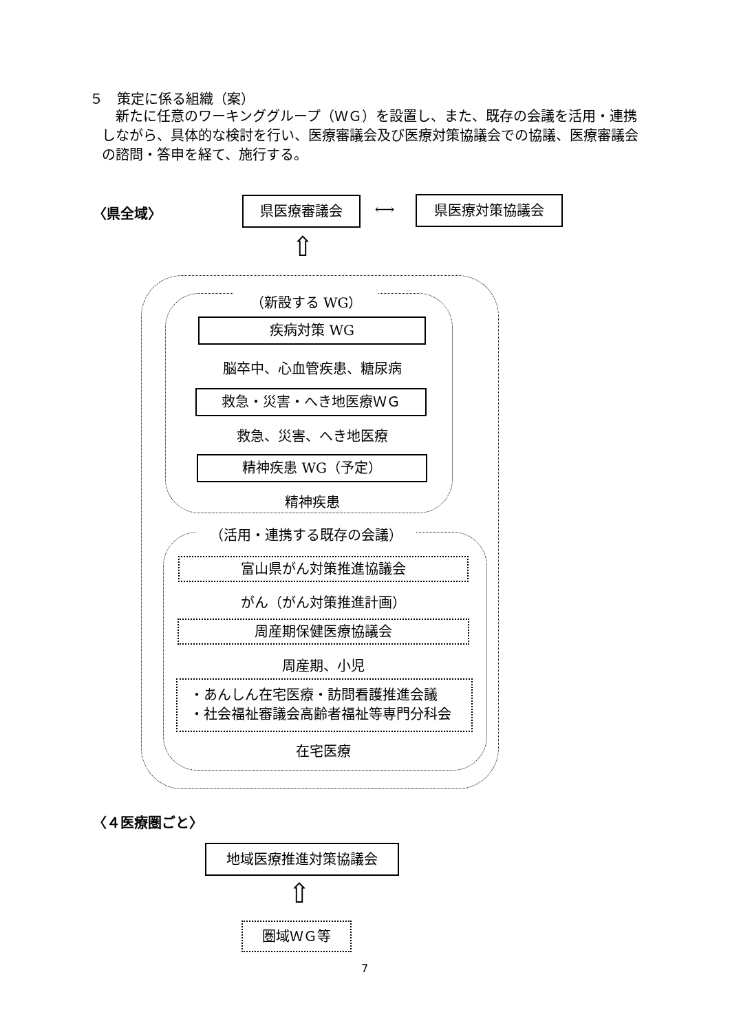５　策定に係る組織（案）
新たに任意のワーキンググループ（ＷＧ）を設置し、また、既存の会議を活用・連携しながら、具体的な検討を行い、医療審議会及び医療対策協議会での協議、医療審議会の諮問・答申を経て、施行する。
〈県全域〉
県医療審議会 ⟷ 県医療対策協議会
⇧
（新設する WG）
疾病対策 WG
脳卒中、心血管疾患、糖尿病
救急・災害・へき地医療ＷＧ
救急、災害、へき地医療
精神疾患 WG（予定）
精神疾患
（活用・連携する既存の会議）
富山県がん対策推進協議会
がん（がん対策推進計画）
周産期保健医療協議会
周産期、小児
・あんしん在宅医療・訪問看護推進会議
・社会福祉審議会高齢者福祉等専門分科会
在宅医療
〈４医療圏ごと〉
地域医療推進対策協議会
⇧
圏域ＷＧ等
7